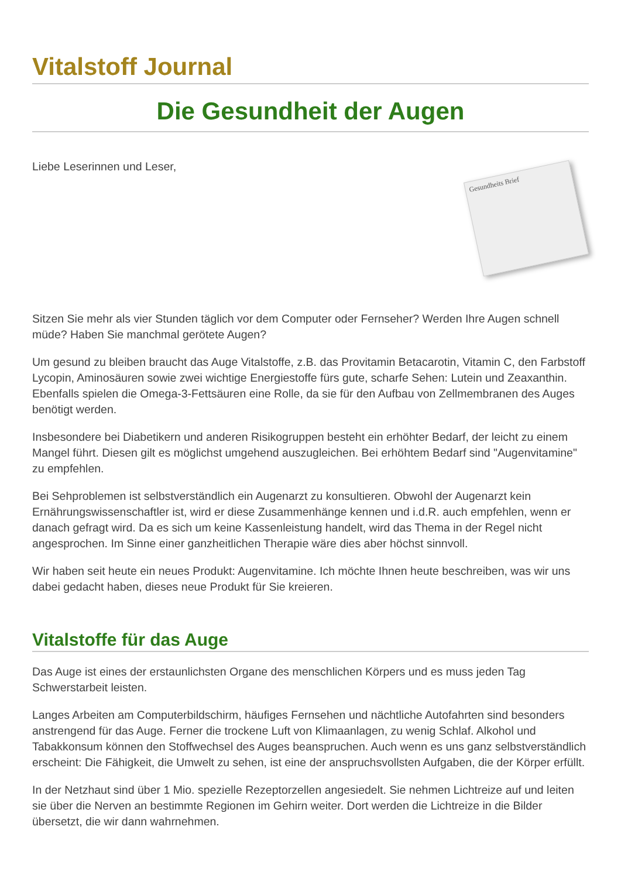Vitalstoff Journal
Die Gesundheit der Augen
Liebe Leserinnen und Leser,
Gesundheits Brief
Sitzen Sie mehr als vier Stunden täglich vor dem Computer oder Fernseher? Werden Ihre Augen schnell müde? Haben Sie manchmal gerötete Augen?
Um gesund zu bleiben braucht das Auge Vitalstoffe, z.B. das Provitamin Betacarotin, Vitamin C, den Farbstoff Lycopin, Aminosäuren sowie zwei wichtige Energiestoffe fürs gute, scharfe Sehen: Lutein und Zeaxanthin. Ebenfalls spielen die Omega-3-Fettsäuren eine Rolle, da sie für den Aufbau von Zellmembranen des Auges benötigt werden.
Insbesondere bei Diabetikern und anderen Risikogruppen besteht ein erhöhter Bedarf, der leicht zu einem Mangel führt. Diesen gilt es möglichst umgehend auszugleichen. Bei erhöhtem Bedarf sind "Augenvitamine" zu empfehlen.
Bei Sehproblemen ist selbstverständlich ein Augenarzt zu konsultieren. Obwohl der Augenarzt kein Ernährungswissenschaftler ist, wird er diese Zusammenhänge kennen und i.d.R. auch empfehlen, wenn er danach gefragt wird. Da es sich um keine Kassenleistung handelt, wird das Thema in der Regel nicht angesprochen. Im Sinne einer ganzheitlichen Therapie wäre dies aber höchst sinnvoll.
Wir haben seit heute ein neues Produkt: Augenvitamine. Ich möchte Ihnen heute beschreiben, was wir uns dabei gedacht haben, dieses neue Produkt für Sie kreieren.
Vitalstoffe für das Auge
Das Auge ist eines der erstaunlichsten Organe des menschlichen Körpers und es muss jeden Tag Schwerstarbeit leisten.
Langes Arbeiten am Computerbildschirm, häufiges Fernsehen und nächtliche Autofahrten sind besonders anstrengend für das Auge. Ferner die trockene Luft von Klimaanlagen, zu wenig Schlaf. Alkohol und Tabakkonsum können den Stoffwechsel des Auges beanspruchen. Auch wenn es uns ganz selbstverständlich erscheint: Die Fähigkeit, die Umwelt zu sehen, ist eine der anspruchsvollsten Aufgaben, die der Körper erfüllt.
In der Netzhaut sind über 1 Mio. spezielle Rezeptorzellen angesiedelt. Sie nehmen Lichtreize auf und leiten sie über die Nerven an bestimmte Regionen im Gehirn weiter. Dort werden die Lichtreize in die Bilder übersetzt, die wir dann wahrnehmen.